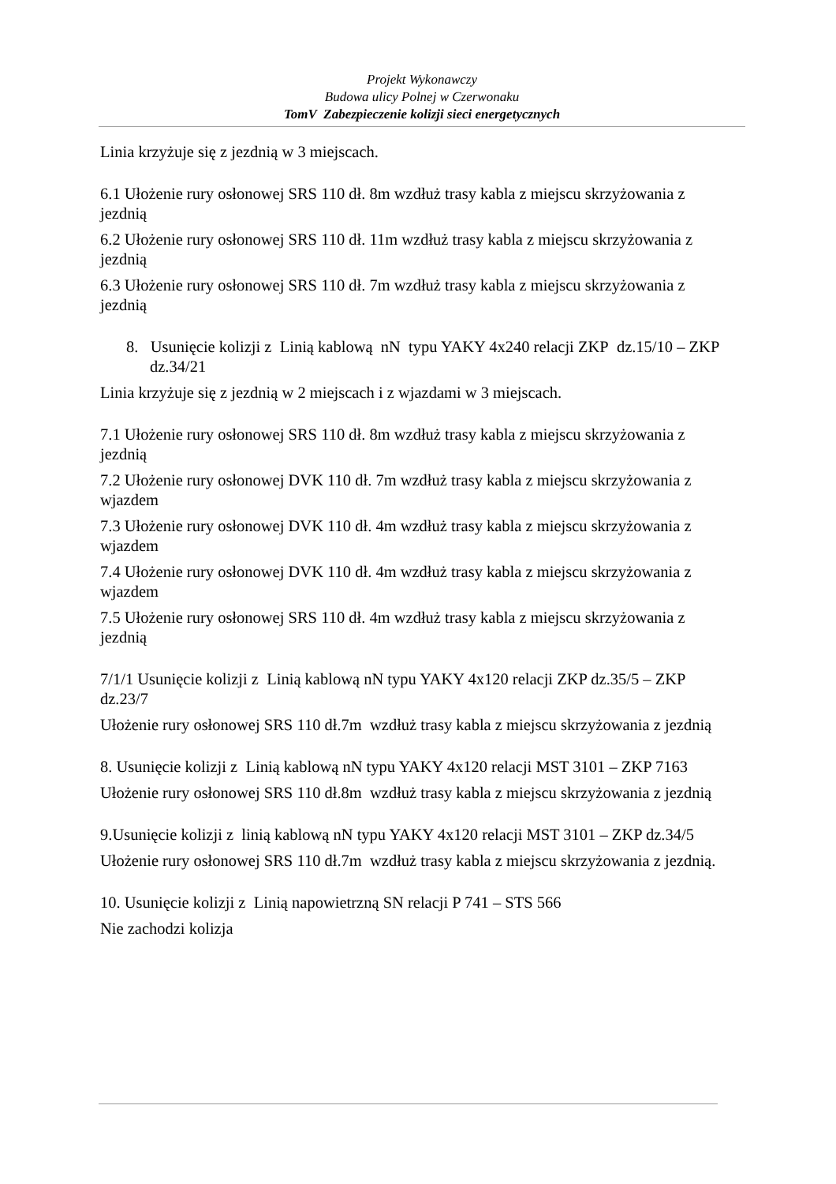Projekt Wykonawczy
Budowa ulicy Polnej w Czerwonaku
TomV Zabezpieczenie kolizji sieci energetycznych
Linia krzyżuje się z jezdnią w 3 miejscach.
6.1 Ułożenie rury osłonowej SRS 110 dł. 8m wzdłuż trasy kabla z miejscu skrzyżowania z jezdnią
6.2 Ułożenie rury osłonowej SRS 110 dł. 11m wzdłuż trasy kabla z miejscu skrzyżowania z jezdnią
6.3 Ułożenie rury osłonowej SRS 110 dł. 7m wzdłuż trasy kabla z miejscu skrzyżowania z jezdnią
8. Usunięcie kolizji z Linią kablową nN typu YAKY 4x240 relacji ZKP dz.15/10 – ZKP dz.34/21
Linia krzyżuje się z jezdnią w 2 miejscach i z wjazdami w 3 miejscach.
7.1 Ułożenie rury osłonowej SRS 110 dł. 8m wzdłuż trasy kabla z miejscu skrzyżowania z jezdnią
7.2 Ułożenie rury osłonowej DVK 110 dł. 7m wzdłuż trasy kabla z miejscu skrzyżowania z wjazdem
7.3 Ułożenie rury osłonowej DVK 110 dł. 4m wzdłuż trasy kabla z miejscu skrzyżowania z wjazdem
7.4 Ułożenie rury osłonowej DVK 110 dł. 4m wzdłuż trasy kabla z miejscu skrzyżowania z wjazdem
7.5 Ułożenie rury osłonowej SRS 110 dł. 4m wzdłuż trasy kabla z miejscu skrzyżowania z jezdnią
7/1/1 Usunięcie kolizji z Linią kablową nN typu YAKY 4x120 relacji ZKP dz.35/5 – ZKP dz.23/7
Ułożenie rury osłonowej SRS 110 dł.7m wzdłuż trasy kabla z miejscu skrzyżowania z jezdnią
8. Usunięcie kolizji z Linią kablową nN typu YAKY 4x120 relacji MST 3101 – ZKP 7163
Ułożenie rury osłonowej SRS 110 dł.8m wzdłuż trasy kabla z miejscu skrzyżowania z jezdnią
9.Usunięcie kolizji z linią kablową nN typu YAKY 4x120 relacji MST 3101 – ZKP dz.34/5
Ułożenie rury osłonowej SRS 110 dł.7m wzdłuż trasy kabla z miejscu skrzyżowania z jezdnią.
10. Usunięcie kolizji z Linią napowietrzną SN relacji P 741 – STS 566
Nie zachodzi kolizja